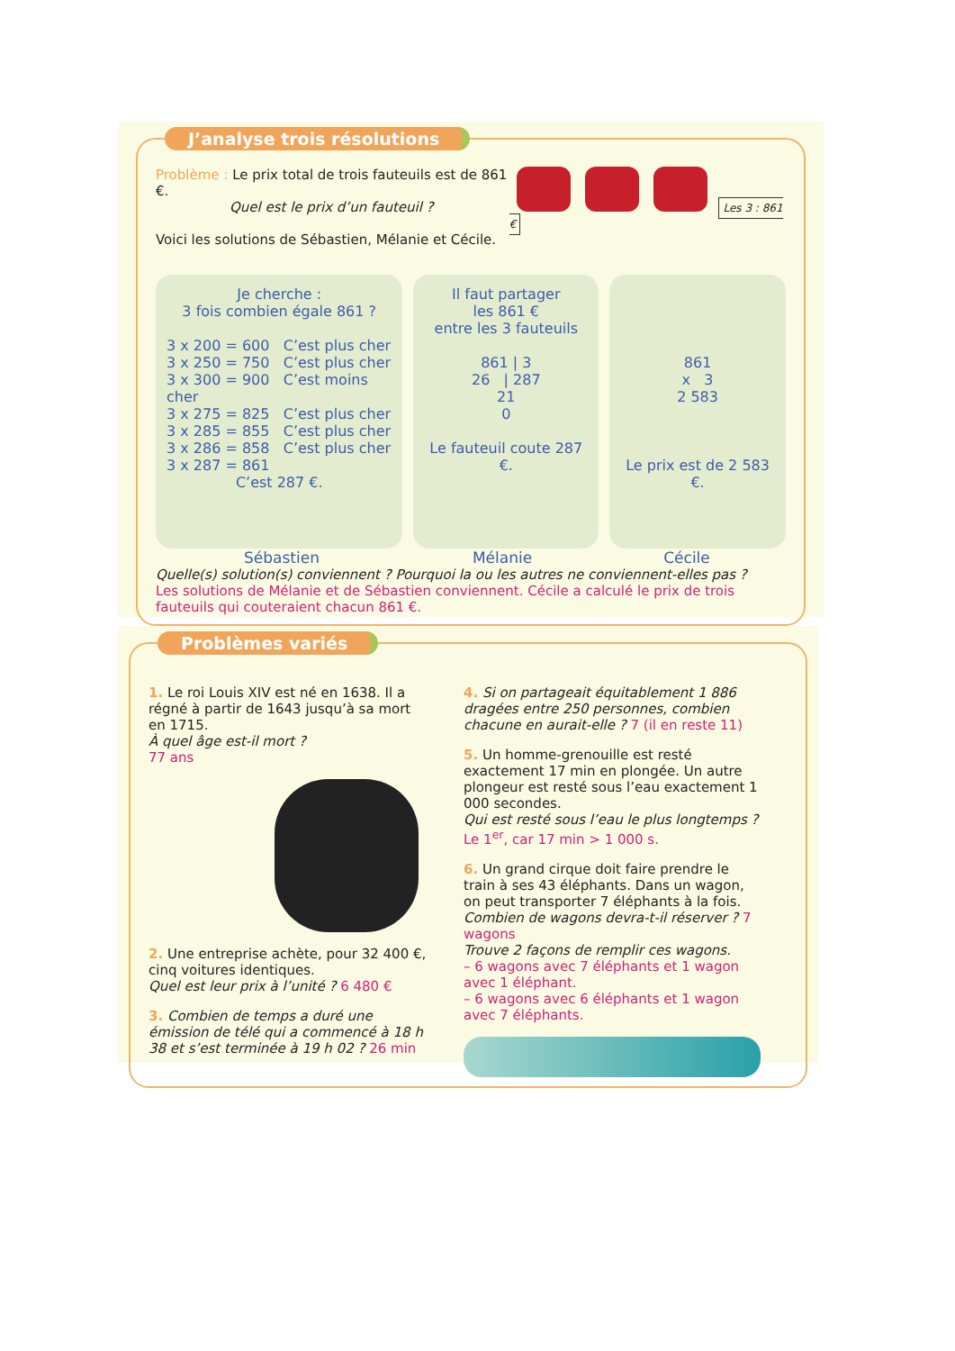J’analyse trois résolutions
Problème : Le prix total de trois fauteuils est de 861 €.
Quel est le prix d’un fauteuil ?
Voici les solutions de Sébastien, Mélanie et Cécile.
Les 3 : 861 €
Je cherche :
3 fois combien égale 861 ?
3 x 200 = 600 C’est plus cher
3 x 250 = 750 C’est plus cher
3 x 300 = 900 C’est moins cher
3 x 275 = 825 C’est plus cher
3 x 285 = 855 C’est plus cher
3 x 286 = 858 C’est plus cher
3 x 287 = 861
C’est 287 €.
Il faut partager
les 861 €
entre les 3 fauteuils
861 | 3
26 | 287
21
0
Le fauteuil coute 287 €.
861
x 3
2 583
Le prix est de 2 583 €.
Sébastien Mélanie Cécile
Quelle(s) solution(s) conviennent ? Pourquoi la ou les autres ne conviennent-elles pas ?
Les solutions de Mélanie et de Sébastien conviennent. Cécile a calculé le prix de trois fauteuils qui couteraient chacun 861 €.
Problèmes variés
1. Le roi Louis XIV est né en 1638. Il a régné à partir de 1643 jusqu’à sa mort en 1715.
À quel âge est-il mort ?
77 ans
2. Une entreprise achète, pour 32 400 €, cinq voitures identiques.
Quel est leur prix à l’unité ? 6 480 €
3. Combien de temps a duré une émission de télé qui a commencé à 18 h 38 et s’est terminée à 19 h 02 ? 26 min
4. Si on partageait équitablement 1 886 dragées entre 250 personnes, combien chacune en aurait-elle ? 7 (il en reste 11)
5. Un homme-grenouille est resté exactement 17 min en plongée. Un autre plongeur est resté sous l’eau exactement 1 000 secondes.
Qui est resté sous l’eau le plus longtemps ?
Le 1<sup>er</sup>, car 17 min > 1 000 s.
6. Un grand cirque doit faire prendre le train à ses 43 éléphants. Dans un wagon, on peut transporter 7 éléphants à la fois.
Combien de wagons devra-t-il réserver ? 7 wagons
Trouve 2 façons de remplir ces wagons.
– 6 wagons avec 7 éléphants et 1 wagon avec 1 éléphant.
– 6 wagons avec 6 éléphants et 1 wagon avec 7 éléphants.